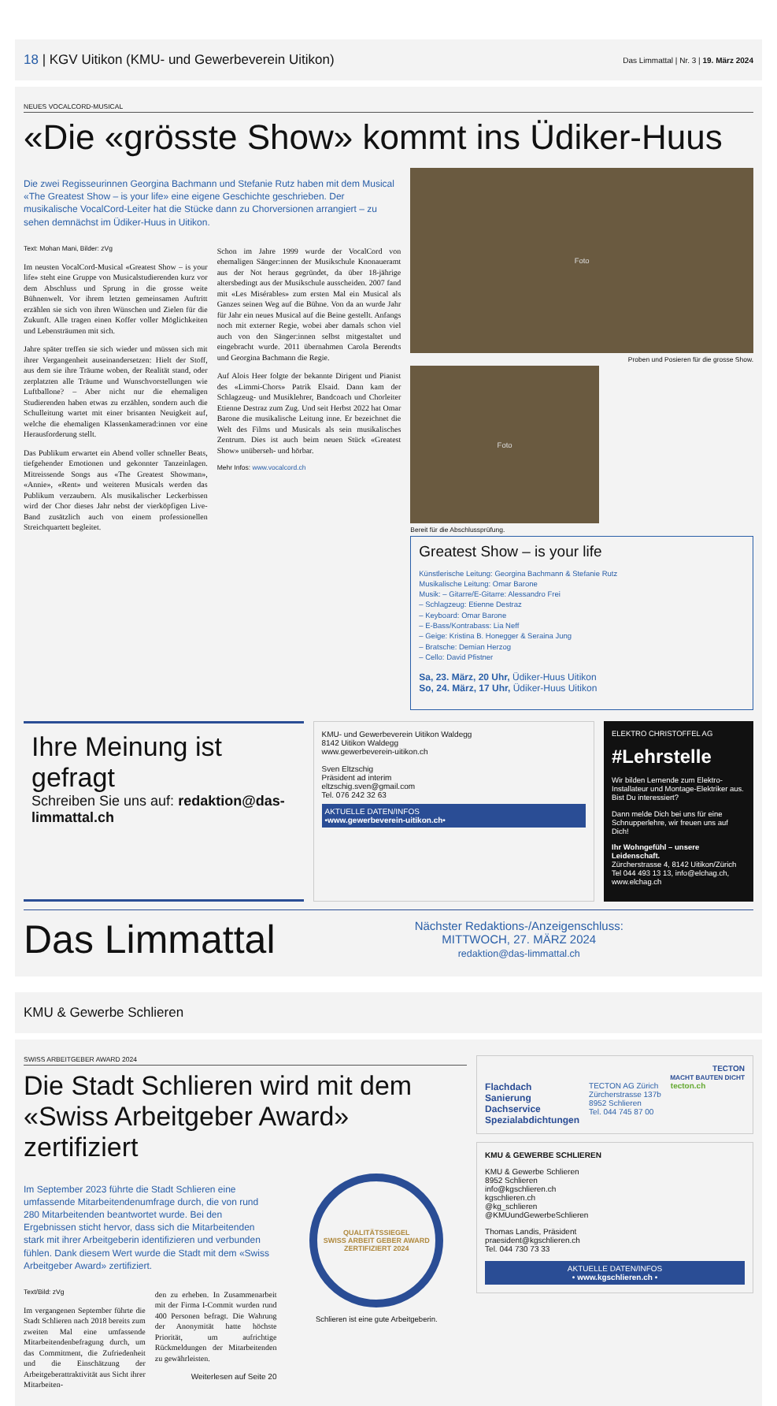18 | KGV Uitikon (KMU- und Gewerbeverein Uitikon)
Das Limmattal | Nr. 3 | 19. März 2024
NEUES VOCALCORD-MUSICAL
«Die «grösste Show» kommt ins Üdiker-Huus
Die zwei Regisseurinnen Georgina Bachmann und Stefanie Rutz haben mit dem Musical «The Greatest Show – is your life» eine eigene Geschichte geschrieben. Der musikalische VocalCord-Leiter hat die Stücke dann zu Chorversionen arrangiert – zu sehen demnächst im Üdiker-Huus in Uitikon.
Text: Mohan Mani, Bilder: zVg
Im neusten VocalCord-Musical «Greatest Show – is your life» steht eine Gruppe von Musicalstudierenden kurz vor dem Abschluss und Sprung in die grosse weite Bühnenwelt. Vor ihrem letzten gemeinsamen Auftritt erzählen sie sich von ihren Wünschen und Zielen für die Zukunft. Alle tragen einen Koffer voller Möglichkeiten und Lebensträumen mit sich.
Jahre später treffen sie sich wieder und müssen sich mit ihrer Vergangenheit auseinandersetzen: Hielt der Stoff, aus dem sie ihre Träume woben, der Realität stand, oder zerplatzten alle Träume und Wunschvorstellungen wie Luftballone? – Aber nicht nur die ehemaligen Studierenden haben etwas zu erzählen, sondern auch die Schulleitung wartet mit einer brisanten Neuigkeit auf, welche die ehemaligen Klassenkamerad:innen vor eine Herausforderung stellt.
Das Publikum erwartet ein Abend voller schneller Beats, tiefgehender Emotionen und gekonnter Tanzeinlagen. Mitreissende Songs aus «The Greatest Showman», «Annie», «Rent» und weiteren Musicals werden das Publikum verzaubern. Als musikalischer Leckerbissen wird der Chor dieses Jahr nebst der vierköpfigen Live-Band zusätzlich auch von einem professionellen Streichquartett begleitet.
Schon im Jahre 1999 wurde der VocalCord von ehemaligen Sänger:innen der Musikschule Knonaueramt aus der Not heraus gegründet, da über 18-jährige altersbedingt aus der Musikschule ausscheiden. 2007 fand mit «Les Misérables» zum ersten Mal ein Musical als Ganzes seinen Weg auf die Bühne. Von da an wurde Jahr für Jahr ein neues Musical auf die Beine gestellt. Anfangs noch mit externer Regie, wobei aber damals schon viel auch von den Sänger:innen selbst mitgestaltet und eingebracht wurde. 2011 übernahmen Carola Berendts und Georgina Bachmann die Regie.
Auf Alois Heer folgte der bekannte Dirigent und Pianist des «Limmi-Chors» Patrik Elsaid. Dann kam der Schlagzeug- und Musiklehrer, Bandcoach und Chorleiter Etienne Destraz zum Zug. Und seit Herbst 2022 hat Omar Barone die musikalische Leitung inne. Er bezeichnet die Welt des Films und Musicals als sein musikalisches Zentrum. Dies ist auch beim neuen Stück «Greatest Show» unüberseh- und hörbar.
Mehr Infos: www.vocalcord.ch
Foto
Proben und Posieren für die grosse Show.
Foto
Bereit für die Abschlussprüfung.
Greatest Show – is your life
Künstlerische Leitung: Georgina Bachmann & Stefanie Rutz
Musikalische Leitung: Omar Barone
Musik: – Gitarre/E-Gitarre: Alessandro Frei
– Schlagzeug: Etienne Destraz
– Keyboard: Omar Barone
– E-Bass/Kontrabass: Lia Neff
– Geige: Kristina B. Honegger & Seraina Jung
– Bratsche: Demian Herzog
– Cello: David Pfistner
Sa, 23. März, 20 Uhr, Üdiker-Huus Uitikon
So, 24. März, 17 Uhr, Üdiker-Huus Uitikon
Ihre Meinung ist gefragt
Schreiben Sie uns auf: redaktion@das-limmattal.ch
KMU- und Gewerbeverein Uitikon Waldegg
8142 Uitikon Waldegg
www.gewerbeverein-uitikon.ch
Sven Eltzschig
Präsident ad interim
eltzschig.sven@gmail.com
Tel. 076 242 32 63
AKTUELLE DATEN/INFOS
•www.gewerbeverein-uitikon.ch•
ELEKTRO CHRISTOFFEL AG
#Lehrstelle
Wir bilden Lernende zum Elektro-Installateur und Montage-Elektriker aus. Bist Du interessiert?
Dann melde Dich bei uns für eine Schnupperlehre, wir freuen uns auf Dich!
Ihr Wohngefühl – unsere Leidenschaft.
Zürcherstrasse 4, 8142 Uitikon/Zürich
Tel 044 493 13 13, info@elchag.ch, www.elchag.ch
Das Limmattal
Nächster Redaktions-/Anzeigenschluss:
MITTWOCH, 27. MÄRZ 2024
redaktion@das-limmattal.ch
KMU & Gewerbe Schlieren
SWISS ARBEITGEBER AWARD 2024
Die Stadt Schlieren wird mit dem «Swiss Arbeitgeber Award» zertifiziert
Im September 2023 führte die Stadt Schlieren eine umfassende Mitarbeitendenumfrage durch, die von rund 280 Mitarbeitenden beantwortet wurde. Bei den Ergebnissen sticht hervor, dass sich die Mitarbeitenden stark mit ihrer Arbeitgeberin identifizieren und verbunden fühlen. Dank diesem Wert wurde die Stadt mit dem «Swiss Arbeitgeber Award» zertifiziert.
Text/Bild: zVg
Im vergangenen September führte die Stadt Schlieren nach 2018 bereits zum zweiten Mal eine umfassende Mitarbeitendenbefragung durch, um das Commitment, die Zufriedenheit und die Einschätzung der Arbeitgeberattraktivität aus Sicht ihrer Mitarbeiten-
den zu erheben. In Zusammenarbeit mit der Firma I-Commit wurden rund 400 Personen befragt. Die Wahrung der Anonymität hatte höchste Priorität, um aufrichtige Rückmeldungen der Mitarbeitenden zu gewährleisten.
Weiterlesen auf Seite 20
QUALITÄTSSIEGEL
SWISS ARBEIT GEBER AWARD
ZERTIFIZIERT 2024
Schlieren ist eine gute Arbeitgeberin.
TECTON
MACHT BAUTEN DICHT
Flachdach
Sanierung
Dachservice
Spezialabdichtungen TECTON AG Zürich
Zürcherstrasse 137b
8952 Schlieren
Tel. 044 745 87 00 tecton.ch
KMU & GEWERBE SCHLIEREN
KMU & Gewerbe Schlieren
8952 Schlieren
info@kgschlieren.ch
kgschlieren.ch
@kg_schlieren
@KMUundGewerbeSchlieren
Thomas Landis, Präsident
praesident@kgschlieren.ch
Tel. 044 730 73 33
AKTUELLE DATEN/INFOS
• www.kgschlieren.ch •